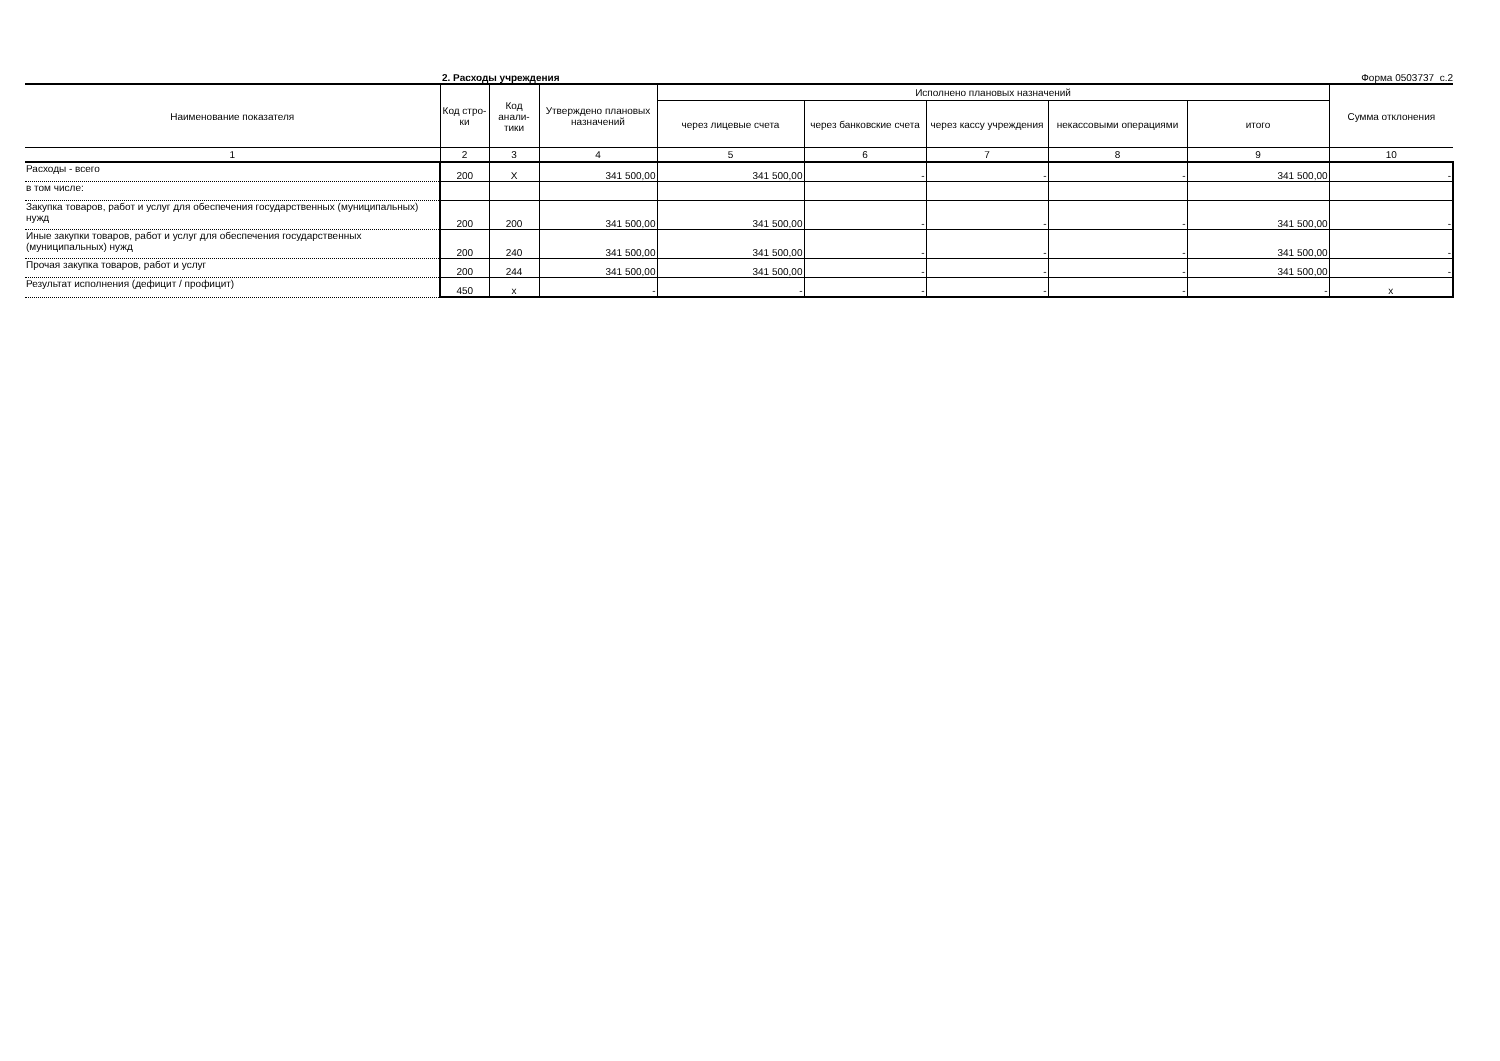2. Расходы учреждения Форма 0503737 с.2
| Наименование показателя | Код стро-ки | Код анали-тики | Утверждено плановых назначений | Исполнено плановых назначений | | | | | Сумма отклонения |
| --- | --- | --- | --- | --- | --- | --- | --- | --- | --- |
| | | | | через лицевые счета | через банковские счета | через кассу учреждения | некассовыми операциями | итого | |
| 1 | 2 | 3 | 4 | 5 | 6 | 7 | 8 | 9 | 10 |
| Расходы - всего | 200 | X | 341 500,00 | 341 500,00 | - | - | - | 341 500,00 | - |
| в том числе: | | | | | | | | | |
| Закупка товаров, работ и услуг для обеспечения государственных (муниципальных) нужд | 200 | 200 | 341 500,00 | 341 500,00 | - | - | - | 341 500,00 | - |
| Иные закупки товаров, работ и услуг для обеспечения государственных (муниципальных) нужд | 200 | 240 | 341 500,00 | 341 500,00 | - | - | - | 341 500,00 | - |
| Прочая закупка товаров, работ и услуг | 200 | 244 | 341 500,00 | 341 500,00 | - | - | - | 341 500,00 | - |
| Результат исполнения (дефицит / профицит) | 450 | x | - | - | - | - | - | - | x |